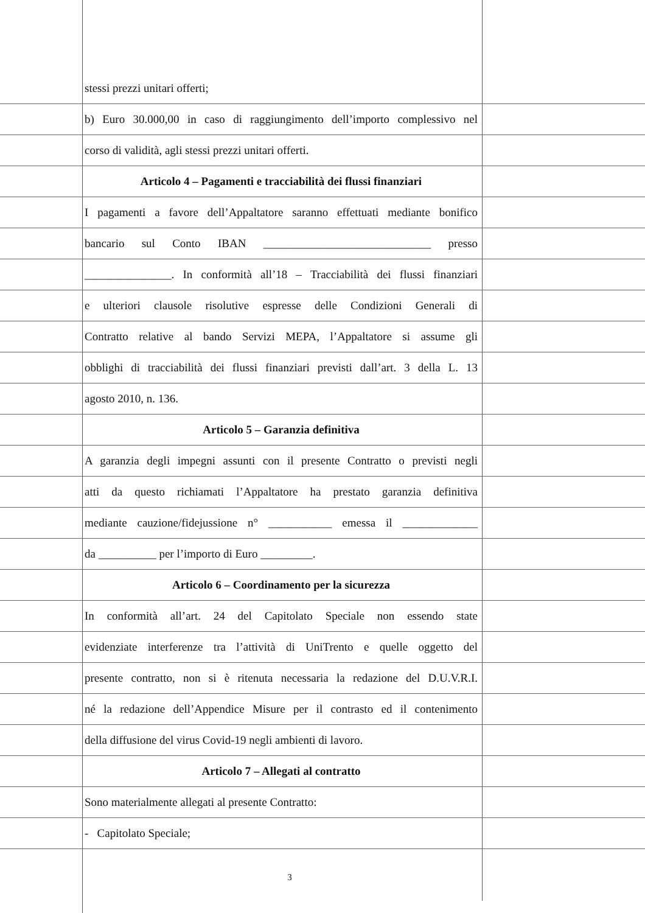stessi prezzi unitari offerti;
b) Euro 30.000,00 in caso di raggiungimento dell’importo complessivo nel
corso di validità, agli stessi prezzi unitari offerti.
Articolo 4 – Pagamenti e tracciabilità dei flussi finanziari
I pagamenti a favore dell’Appaltatore saranno effettuati mediante bonifico
bancario sul Conto IBAN _____________________________ presso
_______________. In conformità all’18 – Tracciabilità dei flussi finanziari
e ulteriori clausole risolutive espresse delle Condizioni Generali di
Contratto relative al bando Servizi MEPA, l’Appaltatore si assume gli
obblighi di tracciabilità dei flussi finanziari previsti dall’art. 3 della L. 13
agosto 2010, n. 136.
Articolo 5 – Garanzia definitiva
A garanzia degli impegni assunti con il presente Contratto o previsti negli
atti da questo richiamati l’Appaltatore ha prestato garanzia definitiva
mediante cauzione/fidejussione n° ___________ emessa il _____________
da __________ per l’importo di Euro _________.
Articolo 6 – Coordinamento per la sicurezza
In conformità all’art. 24 del Capitolato Speciale non essendo state
evidenziate interferenze tra l’attività di UniTrento e quelle oggetto del
presente contratto, non si è ritenuta necessaria la redazione del D.U.V.R.I.
né la redazione dell’Appendice Misure per il contrasto ed il contenimento
della diffusione del virus Covid-19 negli ambienti di lavoro.
Articolo 7 – Allegati al contratto
Sono materialmente allegati al presente Contratto:
- Capitolato Speciale;
3